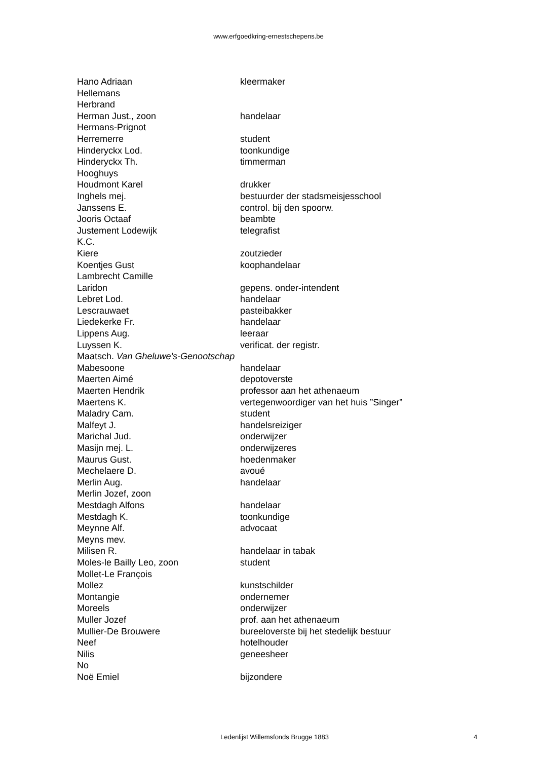www.erfgoedkring-ernestschepens.be
| Hano Adriaan | kleermaker |
| Hellemans | |
| Herbrand | |
| Herman Just., zoon | handelaar |
| Hermans-Prignot | |
| Herremerre | student |
| Hinderyckx Lod. | toonkundige |
| Hinderyckx Th. | timmerman |
| Hooghuys | |
| Houdmont Karel | drukker |
| Inghels mej. | bestuurder der stadsmeisjesschool |
| Janssens E. | control. bij den spoorw. |
| Jooris Octaaf | beambte |
| Justement Lodewijk | telegrafist |
| K.C. | |
| Kiere | zoutzieder |
| Koentjes Gust | koophandelaar |
| Lambrecht Camille | |
| Laridon | gepens. onder-intendent |
| Lebret Lod. | handelaar |
| Lescrauwaet | pasteibakker |
| Liedekerke Fr. | handelaar |
| Lippens Aug. | leeraar |
| Luyssen K. | verificat. der registr. |
| Maatsch. Van Gheluwe’s-Genootschap | |
| Mabesoone | handelaar |
| Maerten Aimé | depotoverste |
| Maerten Hendrik | professor aan het athenaeum |
| Maertens K. | vertegenwoordiger van het huis ”Singer” |
| Maladry Cam. | student |
| Malfeyt J. | handelsreiziger |
| Marichal Jud. | onderwijzer |
| Masijn mej. L. | onderwijzeres |
| Maurus Gust. | hoedenmaker |
| Mechelaere D. | avoué |
| Merlin Aug. | handelaar |
| Merlin Jozef, zoon | |
| Mestdagh Alfons | handelaar |
| Mestdagh K. | toonkundige |
| Meynne Alf. | advocaat |
| Meyns mev. | |
| Milisen R. | handelaar in tabak |
| Moles-le Bailly Leo, zoon | student |
| Mollet-Le François | |
| Mollez | kunstschilder |
| Montangie | ondernemer |
| Moreels | onderwijzer |
| Muller Jozef | prof. aan het athenaeum |
| Mullier-De Brouwere | bureeloverste bij het stedelijk bestuur |
| Neef | hotelhouder |
| Nilis | geneesheer |
| No | |
| Noë Emiel | bijzondere |
Ledenlijst Willemsfonds Brugge 1883 4